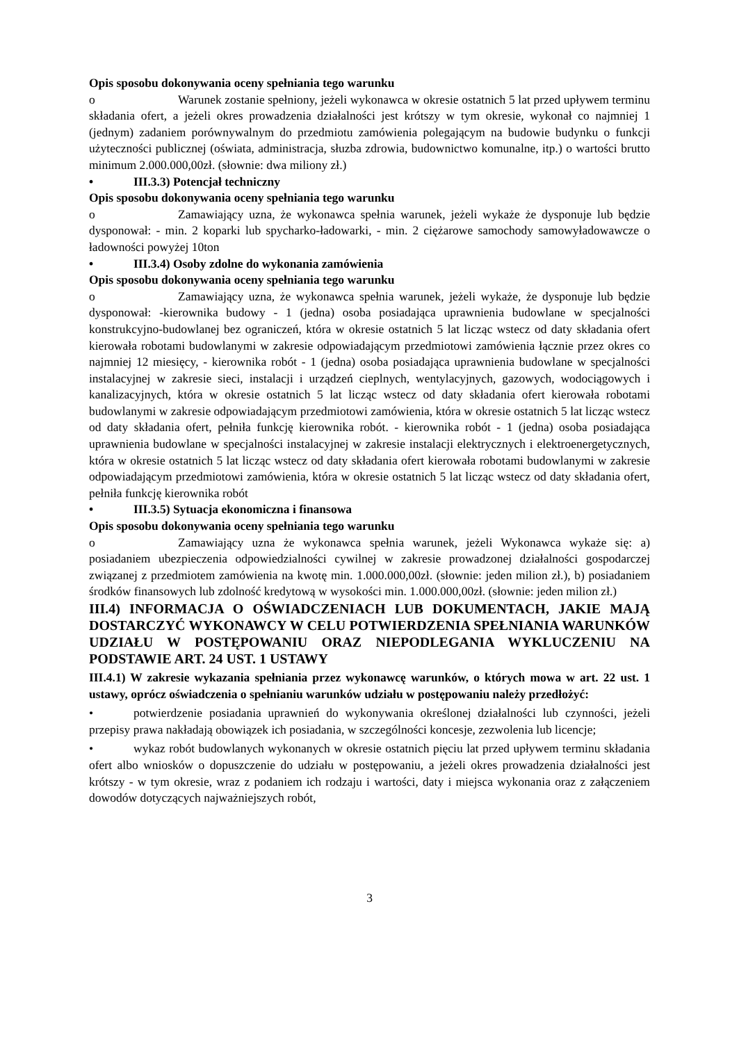Opis sposobu dokonywania oceny spełniania tego warunku
o Warunek zostanie spełniony, jeżeli wykonawca w okresie ostatnich 5 lat przed upływem terminu składania ofert, a jeżeli okres prowadzenia działalności jest krótszy w tym okresie, wykonał co najmniej 1 (jednym) zadaniem porównywalnym do przedmiotu zamówienia polegającym na budowie budynku o funkcji użyteczności publicznej (oświata, administracja, słuzba zdrowia, budownictwo komunalne, itp.) o wartości brutto minimum 2.000.000,00zł. (słownie: dwa miliony zł.)
• III.3.3) Potencjał techniczny
Opis sposobu dokonywania oceny spełniania tego warunku
o Zamawiający uzna, że wykonawca spełnia warunek, jeżeli wykaże że dysponuje lub będzie dysponował: - min. 2 koparki lub spycharko-ładowarki, - min. 2 ciężarowe samochody samowyładowawcze o ładowności powyżej 10ton
• III.3.4) Osoby zdolne do wykonania zamówienia
Opis sposobu dokonywania oceny spełniania tego warunku
o Zamawiający uzna, że wykonawca spełnia warunek, jeżeli wykaże, że dysponuje lub będzie dysponował: -kierownika budowy - 1 (jedna) osoba posiadająca uprawnienia budowlane w specjalności konstrukcyjno-budowlanej bez ograniczeń, która w okresie ostatnich 5 lat licząc wstecz od daty składania ofert kierowała robotami budowlanymi w zakresie odpowiadającym przedmiotowi zamówienia łącznie przez okres co najmniej 12 miesięcy, - kierownika robót - 1 (jedna) osoba posiadająca uprawnienia budowlane w specjalności instalacyjnej w zakresie sieci, instalacji i urządzeń cieplnych, wentylacyjnych, gazowych, wodociągowych i kanalizacyjnych, która w okresie ostatnich 5 lat licząc wstecz od daty składania ofert kierowała robotami budowlanymi w zakresie odpowiadającym przedmiotowi zamówienia, która w okresie ostatnich 5 lat licząc wstecz od daty składania ofert, pełniła funkcję kierownika robót. - kierownika robót - 1 (jedna) osoba posiadająca uprawnienia budowlane w specjalności instalacyjnej w zakresie instalacji elektrycznych i elektroenergetycznych, która w okresie ostatnich 5 lat licząc wstecz od daty składania ofert kierowała robotami budowlanymi w zakresie odpowiadającym przedmiotowi zamówienia, która w okresie ostatnich 5 lat licząc wstecz od daty składania ofert, pełniła funkcję kierownika robót
• III.3.5) Sytuacja ekonomiczna i finansowa
Opis sposobu dokonywania oceny spełniania tego warunku
o Zamawiający uzna że wykonawca spełnia warunek, jeżeli Wykonawca wykaże się: a) posiadaniem ubezpieczenia odpowiedzialności cywilnej w zakresie prowadzonej działalności gospodarczej związanej z przedmiotem zamówienia na kwotę min. 1.000.000,00zł. (słownie: jeden milion zł.), b) posiadaniem środków finansowych lub zdolność kredytową w wysokości min. 1.000.000,00zł. (słownie: jeden milion zł.)
III.4) INFORMACJA O OŚWIADCZENIACH LUB DOKUMENTACH, JAKIE MAJĄ DOSTARCZYĆ WYKONAWCY W CELU POTWIERDZENIA SPEŁNIANIA WARUNKÓW UDZIAŁU W POSTĘPOWANIU ORAZ NIEPODLEGANIA WYKLUCZENIU NA PODSTAWIE ART. 24 UST. 1 USTAWY
III.4.1) W zakresie wykazania spełniania przez wykonawcę warunków, o których mowa w art. 22 ust. 1 ustawy, oprócz oświadczenia o spełnianiu warunków udziału w postępowaniu należy przedłożyć:
• potwierdzenie posiadania uprawnień do wykonywania określonej działalności lub czynności, jeżeli przepisy prawa nakładają obowiązek ich posiadania, w szczególności koncesje, zezwolenia lub licencje;
• wykaz robót budowlanych wykonanych w okresie ostatnich pięciu lat przed upływem terminu składania ofert albo wniosków o dopuszczenie do udziału w postępowaniu, a jeżeli okres prowadzenia działalności jest krótszy - w tym okresie, wraz z podaniem ich rodzaju i wartości, daty i miejsca wykonania oraz z załączeniem dowodów dotyczących najważniejszych robót,
3